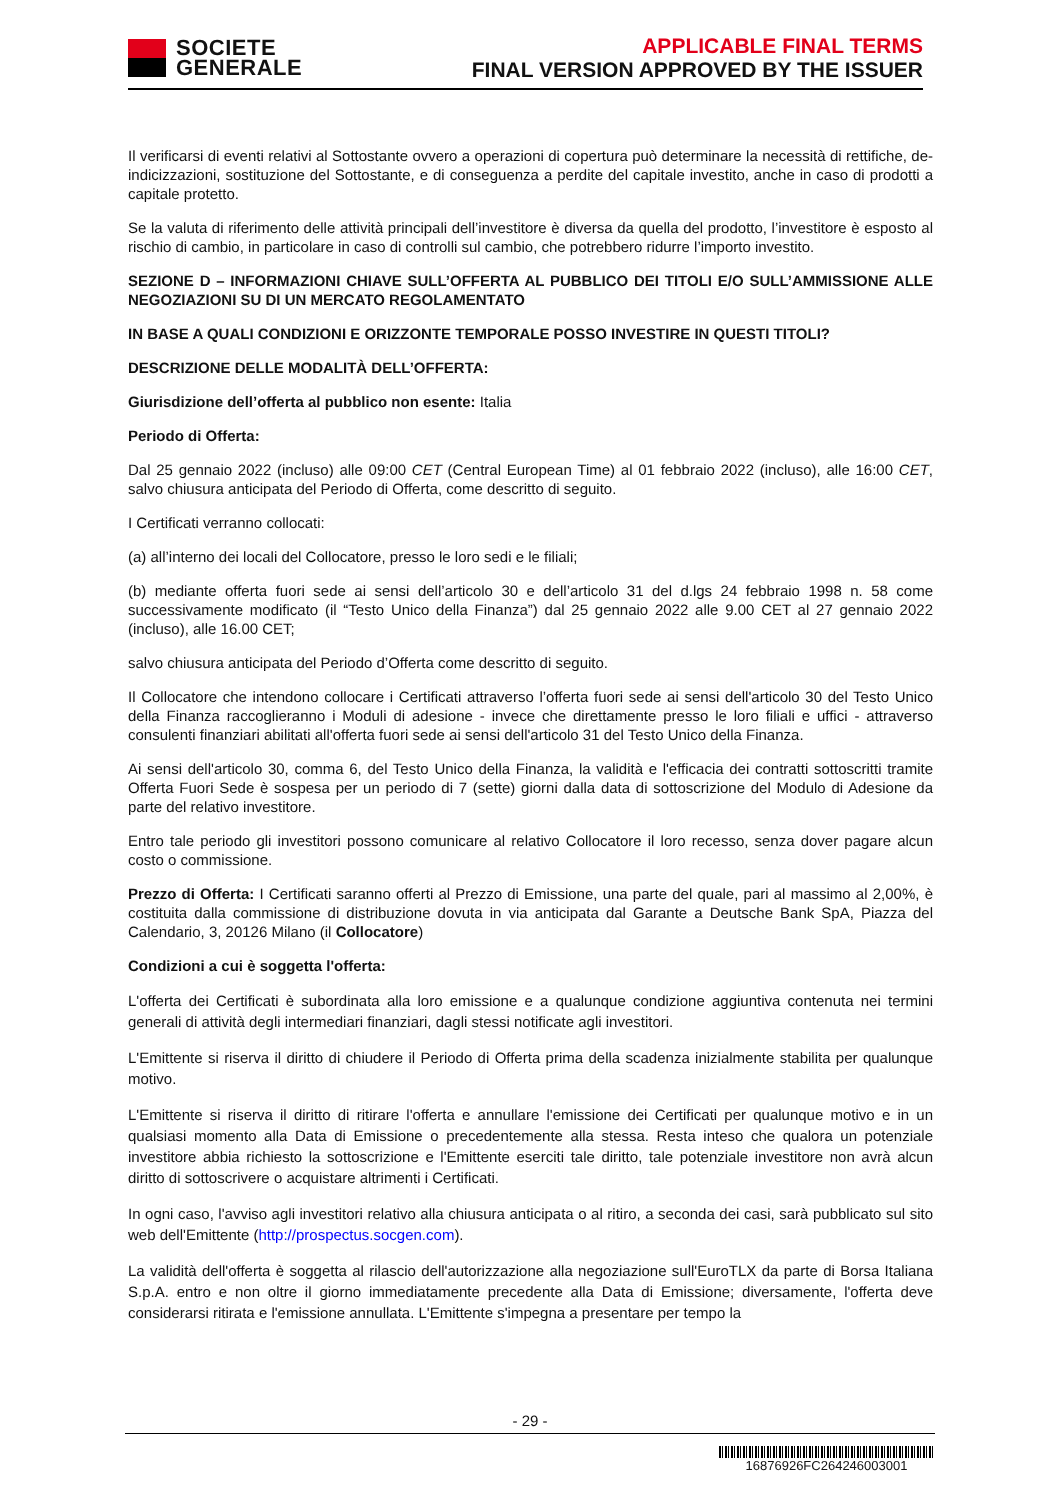SOCIETE
GENERALE
APPLICABLE FINAL TERMS
FINAL VERSION APPROVED BY THE ISSUER
Il verificarsi di eventi relativi al Sottostante ovvero a operazioni di copertura può determinare la necessità di rettifiche, de-indicizzazioni, sostituzione del Sottostante, e di conseguenza a perdite del capitale investito, anche in caso di prodotti a capitale protetto.
Se la valuta di riferimento delle attività principali dell’investitore è diversa da quella del prodotto, l’investitore è esposto al rischio di cambio, in particolare in caso di controlli sul cambio, che potrebbero ridurre l’importo investito.
SEZIONE D – INFORMAZIONI CHIAVE SULL’OFFERTA AL PUBBLICO DEI TITOLI E/O SULL’AMMISSIONE ALLE NEGOZIAZIONI SU DI UN MERCATO REGOLAMENTATO
IN BASE A QUALI CONDIZIONI E ORIZZONTE TEMPORALE POSSO INVESTIRE IN QUESTI TITOLI?
DESCRIZIONE DELLE MODALITÀ DELL’OFFERTA:
Giurisdizione dell’offerta al pubblico non esente: Italia
Periodo di Offerta:
Dal 25 gennaio 2022 (incluso) alle 09:00 CET (Central European Time) al 01 febbraio 2022 (incluso), alle 16:00 CET, salvo chiusura anticipata del Periodo di Offerta, come descritto di seguito.
I Certificati verranno collocati:
(a) all’interno dei locali del Collocatore, presso le loro sedi e le filiali;
(b) mediante offerta fuori sede ai sensi dell’articolo 30 e dell’articolo 31 del d.lgs 24 febbraio 1998 n. 58 come successivamente modificato (il “Testo Unico della Finanza”) dal 25 gennaio 2022 alle 9.00 CET al 27 gennaio 2022 (incluso), alle 16.00 CET;
salvo chiusura anticipata del Periodo d’Offerta come descritto di seguito.
Il Collocatore che intendono collocare i Certificati attraverso l’offerta fuori sede ai sensi dell'articolo 30 del Testo Unico della Finanza raccoglieranno i Moduli di adesione - invece che direttamente presso le loro filiali e uffici - attraverso consulenti finanziari abilitati all'offerta fuori sede ai sensi dell'articolo 31 del Testo Unico della Finanza.
Ai sensi dell'articolo 30, comma 6, del Testo Unico della Finanza, la validità e l'efficacia dei contratti sottoscritti tramite Offerta Fuori Sede è sospesa per un periodo di 7 (sette) giorni dalla data di sottoscrizione del Modulo di Adesione da parte del relativo investitore.
Entro tale periodo gli investitori possono comunicare al relativo Collocatore il loro recesso, senza dover pagare alcun costo o commissione.
Prezzo di Offerta: I Certificati saranno offerti al Prezzo di Emissione, una parte del quale, pari al massimo al 2,00%, è costituita dalla commissione di distribuzione dovuta in via anticipata dal Garante a Deutsche Bank SpA, Piazza del Calendario, 3, 20126 Milano (il Collocatore)
Condizioni a cui è soggetta l'offerta:
L'offerta dei Certificati è subordinata alla loro emissione e a qualunque condizione aggiuntiva contenuta nei termini generali di attività degli intermediari finanziari, dagli stessi notificate agli investitori.
L'Emittente si riserva il diritto di chiudere il Periodo di Offerta prima della scadenza inizialmente stabilita per qualunque motivo.
L'Emittente si riserva il diritto di ritirare l'offerta e annullare l'emissione dei Certificati per qualunque motivo e in un qualsiasi momento alla Data di Emissione o precedentemente alla stessa. Resta inteso che qualora un potenziale investitore abbia richiesto la sottoscrizione e l'Emittente eserciti tale diritto, tale potenziale investitore non avrà alcun diritto di sottoscrivere o acquistare altrimenti i Certificati.
In ogni caso, l'avviso agli investitori relativo alla chiusura anticipata o al ritiro, a seconda dei casi, sarà pubblicato sul sito web dell'Emittente (http://prospectus.socgen.com).
La validità dell'offerta è soggetta al rilascio dell'autorizzazione alla negoziazione sull'EuroTLX da parte di Borsa Italiana S.p.A. entro e non oltre il giorno immediatamente precedente alla Data di Emissione; diversamente, l'offerta deve considerarsi ritirata e l'emissione annullata. L'Emittente s'impegna a presentare per tempo la
- 29 -
16876926FC264246003001